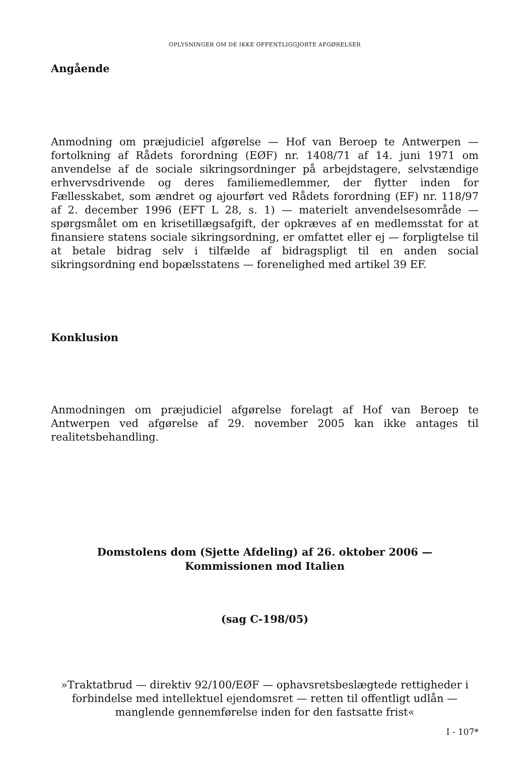OPLYSNINGER OM DE IKKE OFFENTLIGGJORTE AFGØRELSER
Angående
Anmodning om præjudiciel afgørelse — Hof van Beroep te Antwerpen — fortolkning af Rådets forordning (EØF) nr. 1408/71 af 14. juni 1971 om anvendelse af de sociale sikringsordninger på arbejdstagere, selvstændige erhvervsdrivende og deres familiemedlemmer, der flytter inden for Fællesskabet, som ændret og ajourført ved Rådets forordning (EF) nr. 118/97 af 2. december 1996 (EFT L 28, s. 1) — materielt anvendelsesområde — spørgsmålet om en krisetillægsafgift, der opkræves af en medlemsstat for at finansiere statens sociale sikringsordning, er omfattet eller ej — forpligtelse til at betale bidrag selv i tilfælde af bidragspligt til en anden social sikringsordning end bopælsstatens — forenelighed med artikel 39 EF.
Konklusion
Anmodningen om præjudiciel afgørelse forelagt af Hof van Beroep te Antwerpen ved afgørelse af 29. november 2005 kan ikke antages til realitetsbehandling.
Domstolens dom (Sjette Afdeling) af 26. oktober 2006 —
Kommissionen mod Italien
(sag C-198/05)
»Traktatbrud — direktiv 92/100/EØF — ophavsretsbeslægtede rettigheder i forbindelse med intellektuel ejendomsret — retten til offentligt udlån — manglende gennemførelse inden for den fastsatte frist«
I - 107*